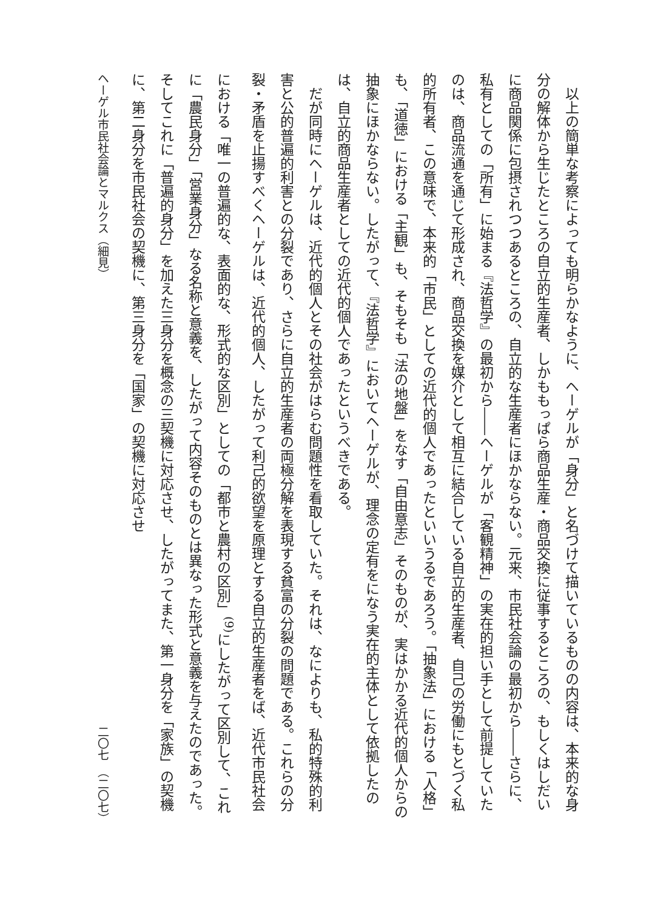以上の簡単な考察によっても明らかなように、ヘーゲルが「身分」と名づけて描いているものの内容は、本来的な身分の解体から生じたところの自立的生産者、しかももっぱら商品生産・商品交換に従事するところの、もしくはしだいに商品関係に包摂されつつあるところの、自立的な生産者にほかならない。元来、市民社会論の最初から――さらに、私有としての「所有」に始まる『法哲学』の最初から――ヘーゲルが「客観精神」の実在的担い手として前提していたのは、商品流通を通じて形成され、商品交換を媒介として相互に結合している自立的生産者、自己の労働にもとづく私的所有者、この意味で、本来的「市民」としての近代的個人であったといいうるであろう。「抽象法」における「人格」も、「道徳」における「主観」も、そもそも「法の地盤」をなす「自由意志」そのものが、実はかかる近代的個人からの抽象にほかならない。したがって、『法哲学』においてヘーゲルが、理念の定有をになう実在的主体として依拠したのは、自立的商品生産者としての近代的個人であったというべきである。
だが同時にヘーゲルは、近代的個人とその社会がはらむ問題性を看取していた。それは、なによりも、私的特殊的利害と公的普遍的利害との分裂であり、さらに自立的生産者の両極分解を表現する貧富の分裂の問題である。これらの分裂・矛盾を止揚すべくヘーゲルは、近代的個人、したがって利己的欲望を原理とする自立的生産者をば、近代市民社会における「唯一の普遍的な、表面的な、形式的な区別」としての「都市と農村の区別」<sup>(9)</sup>にしたがって区別して、これに「農民身分」「営業身分」なる名称と意義を、したがって内容そのものとは異なった形式と意義を与えたのであった。そしてこれに「普遍的身分」を加えた三身分を概念の三契機に対応させ、したがってまた、第一身分を「家族」の契機に、第二身分を市民社会の契機に、第三身分を「国家」の契機に対応させ
ヘーゲル市民社会論とマルクス（細見） 二〇七　（二〇七）